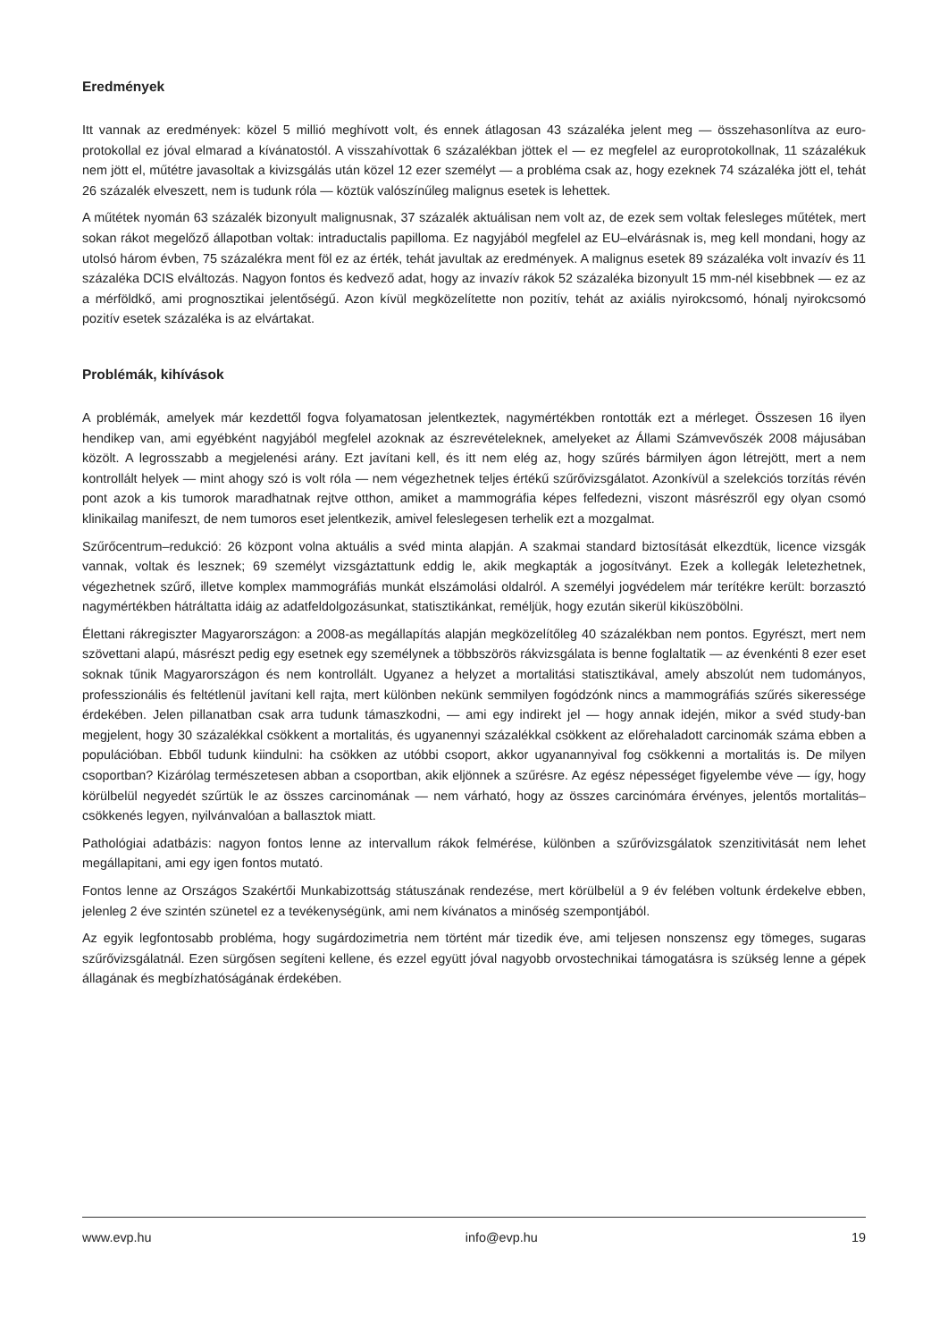Eredmények
Itt vannak az eredmények: közel 5 millió meghívott volt, és ennek átlagosan 43 százaléka jelent meg — összehasonlítva az euro-protokollal ez jóval elmarad a kívánatostól. A visszahívottak 6 százalékban jöttek el — ez megfelel az europrotokollnak, 11 százalékuk nem jött el, műtétre javasoltak a kivizsgálás után közel 12 ezer személyt — a probléma csak az, hogy ezeknek 74 százaléka jött el, tehát 26 százalék elveszett, nem is tudunk róla — köztük valószínűleg malignus esetek is lehettek.
A műtétek nyomán 63 százalék bizonyult malignusnak, 37 százalék aktuálisan nem volt az, de ezek sem voltak felesleges műtétek, mert sokan rákot megelőző állapotban voltak: intraductalis papilloma. Ez nagyjából megfelel az EU–elvárásnak is, meg kell mondani, hogy az utolsó három évben, 75 százalékra ment föl ez az érték, tehát javultak az eredmények. A malignus esetek 89 százaléka volt invazív és 11 százaléka DCIS elváltozás. Nagyon fontos és kedvező adat, hogy az invazív rákok 52 százaléka bizonyult 15 mm-nél kisebbnek — ez az a mérföldkő, ami prognosztikai jelentőségű. Azon kívül megközelítette non pozitív, tehát az axiális nyirokcsomó, hónalj nyirokcsomó pozitív esetek százaléka is az elvártakat.
Problémák, kihívások
A problémák, amelyek már kezdettől fogva folyamatosan jelentkeztek, nagymértékben rontották ezt a mérleget. Összesen 16 ilyen hendikep van, ami egyébként nagyjából megfelel azoknak az észrevételeknek, amelyeket az Állami Számvevőszék 2008 májusában közölt. A legrosszabb a megjelenési arány. Ezt javítani kell, és itt nem elég az, hogy szűrés bármilyen ágon létrejött, mert a nem kontrollált helyek — mint ahogy szó is volt róla — nem végezhetnek teljes értékű szűrővizsgálatot. Azonkívül a szelekciós torzítás révén pont azok a kis tumorok maradhatnak rejtve otthon, amiket a mammográfia képes felfedezni, viszont másrészről egy olyan csomó klinikailag manifeszt, de nem tumoros eset jelentkezik, amivel feleslegesen terhelik ezt a mozgalmat.
Szűrőcentrum–redukció: 26 központ volna aktuális a svéd minta alapján. A szakmai standard biztosítását elkezdtük, licence vizsgák vannak, voltak és lesznek; 69 személyt vizsgáztattunk eddig le, akik megkapták a jogosítványt. Ezek a kollegák leletezhetnek, végezhetnek szűrő, illetve komplex mammográfiás munkát elszámolási oldalról. A személyi jogvédelem már terítékre került: borzasztó nagymértékben hátráltatta idáig az adatfeldolgozásunkat, statisztikánkat, reméljük, hogy ezután sikerül kiküszöbölni.
Élettani rákregiszter Magyarországon: a 2008-as megállapítás alapján megközelítőleg 40 százalékban nem pontos. Egyrészt, mert nem szövettani alapú, másrészt pedig egy esetnek egy személynek a többszörös rákvizsgálata is benne foglaltatik — az évenkénti 8 ezer eset soknak tűnik Magyarországon és nem kontrollált. Ugyanez a helyzet a mortalitási statisztikával, amely abszolút nem tudományos, professzionális és feltétlenül javítani kell rajta, mert különben nekünk semmilyen fogódzónk nincs a mammográfiás szűrés sikeressége érdekében. Jelen pillanatban csak arra tudunk támaszkodni, — ami egy indirekt jel — hogy annak idején, mikor a svéd study-ban megjelent, hogy 30 százalékkal csökkent a mortalitás, és ugyanennyi százalékkal csökkent az előrehaladott carcinomák száma ebben a populációban. Ebből tudunk kiindulni: ha csökken az utóbbi csoport, akkor ugyanannyival fog csökkenni a mortalitás is. De milyen csoportban? Kizárólag természetesen abban a csoportban, akik eljönnek a szűrésre. Az egész népességet figyelembe véve — így, hogy körülbelül negyedét szűrtük le az összes carcinomának — nem várható, hogy az összes carcinómára érvényes, jelentős mortalitás–csökkenés legyen, nyilvánvalóan a ballasztok miatt.
Pathológiai adatbázis: nagyon fontos lenne az intervallum rákok felmérése, különben a szűrővizsgálatok szenzitivitását nem lehet megállapitani, ami egy igen fontos mutató.
Fontos lenne az Országos Szakértői Munkabizottság státuszának rendezése, mert körülbelül a 9 év felében voltunk érdekelve ebben, jelenleg 2 éve szintén szünetel ez a tevékenységünk, ami nem kívánatos a minőség szempontjából.
Az egyik legfontosabb probléma, hogy sugárdozimetria nem történt már tizedik éve, ami teljesen nonszensz egy tömeges, sugaras szűrővizsgálatnál. Ezen sürgősen segíteni kellene, és ezzel együtt jóval nagyobb orvostechnikai támogatásra is szükség lenne a gépek állagának és megbízhatóságának érdekében.
www.evp.hu info@evp.hu 19